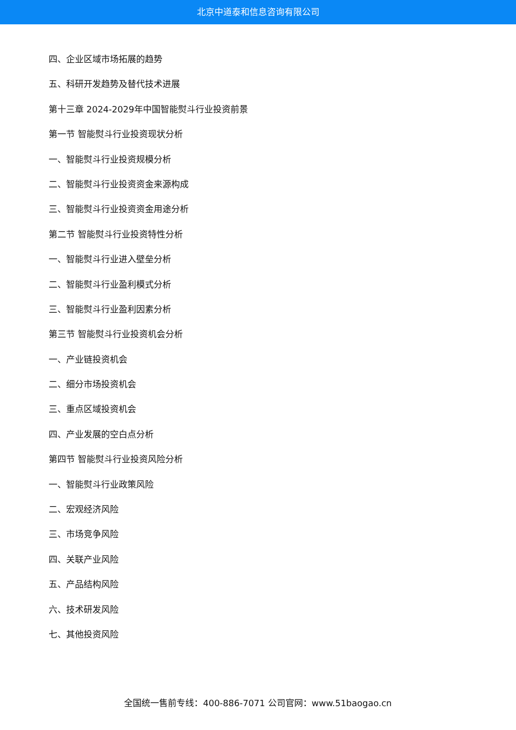北京中道泰和信息咨询有限公司
四、企业区域市场拓展的趋势
五、科研开发趋势及替代技术进展
第十三章 2024-2029年中国智能熨斗行业投资前景
第一节 智能熨斗行业投资现状分析
一、智能熨斗行业投资规模分析
二、智能熨斗行业投资资金来源构成
三、智能熨斗行业投资资金用途分析
第二节 智能熨斗行业投资特性分析
一、智能熨斗行业进入壁垒分析
二、智能熨斗行业盈利模式分析
三、智能熨斗行业盈利因素分析
第三节 智能熨斗行业投资机会分析
一、产业链投资机会
二、细分市场投资机会
三、重点区域投资机会
四、产业发展的空白点分析
第四节 智能熨斗行业投资风险分析
一、智能熨斗行业政策风险
二、宏观经济风险
三、市场竞争风险
四、关联产业风险
五、产品结构风险
六、技术研发风险
七、其他投资风险
全国统一售前专线：400-886-7071 公司官网：www.51baogao.cn